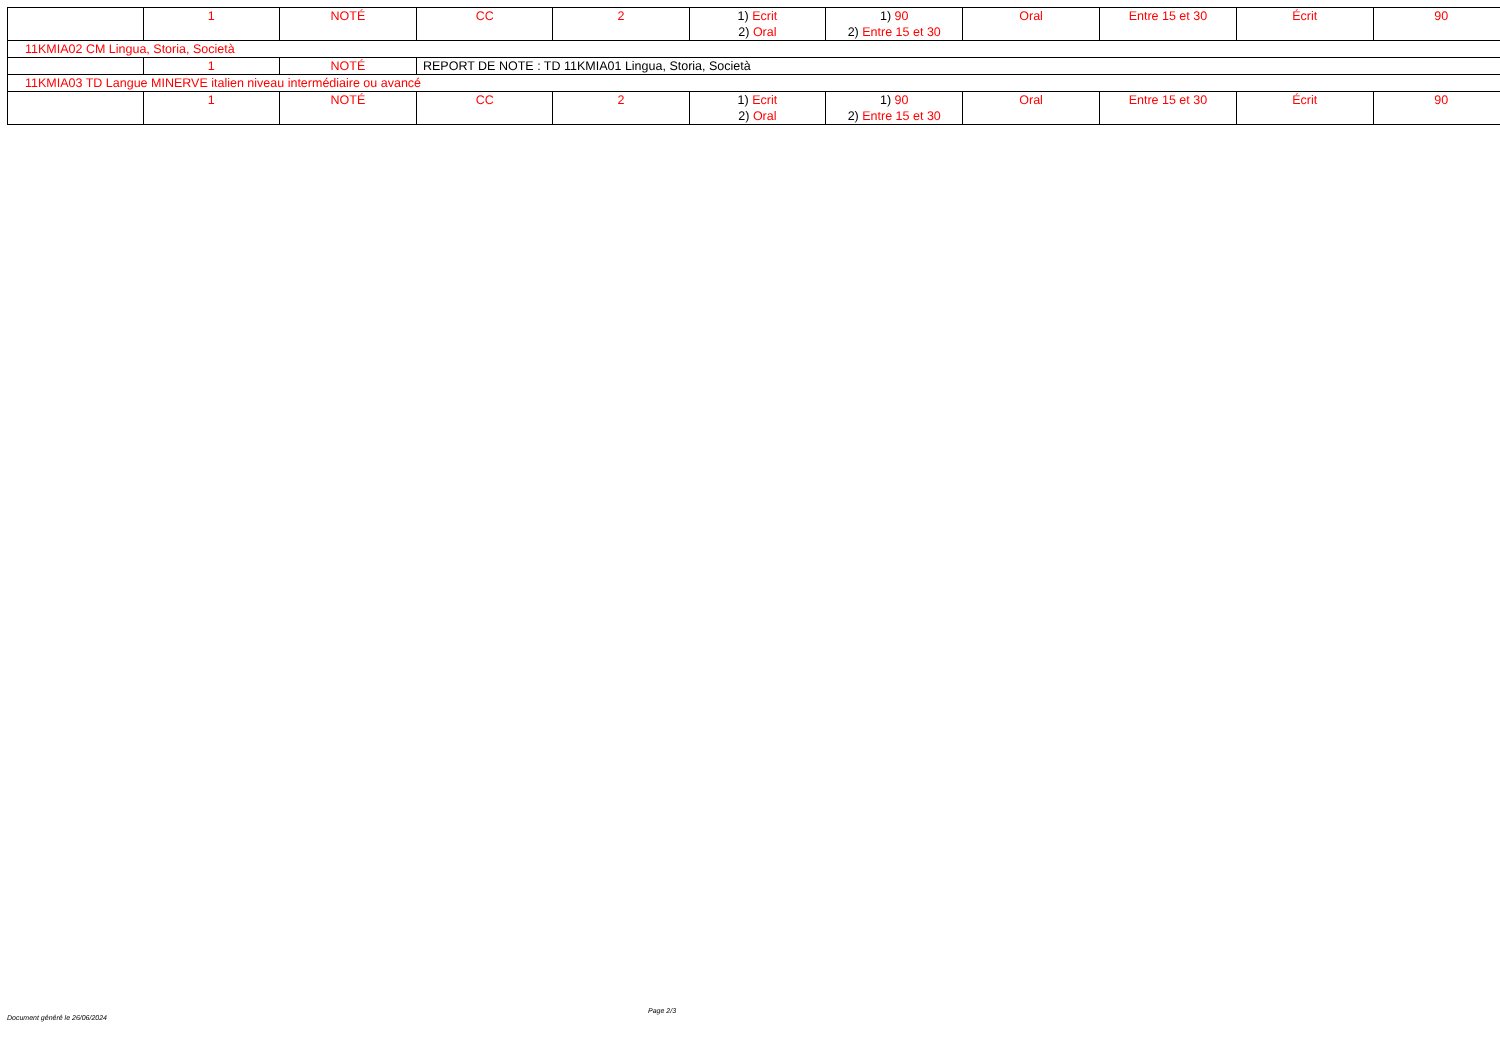| | 1 | NOTÉ | CC | 2 | 1) Ecrit 2) Oral | 1) 90 2) Entre 15 et 30 | Oral | Entre 15 et 30 | Écrit | 90 |
| 11KMIA02 CM Lingua, Storia, Società | | | | | | | | | | |
| | 1 | NOTÉ | REPORT DE NOTE : TD 11KMIA01 Lingua, Storia, Società | | | | | | | |
| 11KMIA03 TD Langue MINERVE italien niveau intermédiaire ou avancé | | | | | | | | | | |
| | 1 | NOTÉ | CC | 2 | 1) Ecrit 2) Oral | 1) 90 2) Entre 15 et 30 | Oral | Entre 15 et 30 | Écrit | 90 |
Page 2/3
Document généré le 26/06/2024